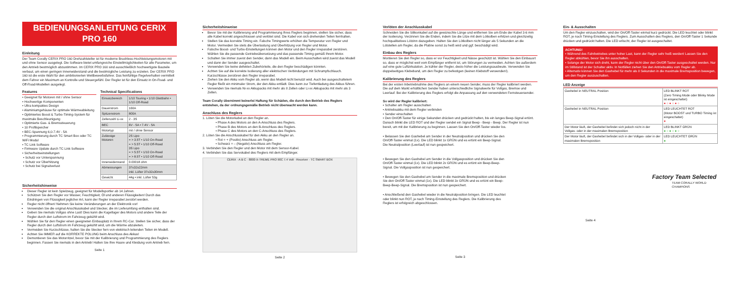BEDIENUNGSANLEITUNG CERIX PRO 160
Einleitung
Der Team Corally CERIX PRO 160 Drehzahlsteller ist für moderne Brushless-Hochleistungsmotoren mit und ohne Sensor ausgelegt. Die Software bietet umfangreiche Einstellmöglichkeiten für alle Parameter, um den Antrieb bestmöglich abzustimmen. Im CERIX PRO 160 sind ausschließlich hochwertigste Bauteile verbaut, um einen geringen Innenwiderstand und die bestmögliche Leistung zu erzielen. Der CERIX PRO 160 ist die erste Wahl für den ambitionierten Wettbewerbsfahrer. Das feinfühlige Regelverhalten vermittelt dem Fahrer ein Maximum an Kontrolle und Steuergefühl. Der Regler ist für den Einsatz in On-Road- und Off-Road-Modellen ausgelegt.
Features
• Geeignet für Motoren mit / ohne Sensor
• Hochwertige Komponenten
• Ultra kompaktes Design
• Aluminiumgehäuse für optimale Wärmeableitung
• Optimiertes Boost & Turbo-Timing-System für maximale Beschleunigung
• Optimierte Gas- & Bremssteuerung
• 10 Profilspeicher
• BEC-Spannung 6,0-7.4V - 5A
• Programmierung durch TC Smart Box oder TC WiFi Modul
• TC Link Software
• Firmware Update durch TC Link Software
• Sicherheitseinstellungen
• Schutz vor Unterspannung
• Schutz vor Überhitzung
• Schutz bei Signalverlust
Technical Specifications
| Einsatzbereich | 1/10 Touring • 1/10 Glattbahn • 1/10 Off-Road |
| Dauerstrom | 160A |
| Spitzenstrom | 800A |
| Zellenzahl Li-xx | 2 - 3S |
| BEC | 6V - 5A • 7.4V - 5A |
| Motortyp | mit / ohne Sensor |
| Zulässige Motoren | 2S Lipo = > 3.5T • 1/10 On-Road = > 5.5T • 1/10 Off-Road 3S Lipo = > 5.5T • 1/10 On-Road = > 8.5T • 1/10 Off-Road |
| Innenwiderstand | 0.00018 ohm |
| Abmessungen | 37x32x22mm inkl. Lüfter 37x32x30mm |
| Gewicht | 44g • inkl. Lüfter 53g |
Sicherheitshinweise
Dieser Regler ist kein Spielzeug, geeignet für Modellsportler ab 14 Jahren.
Schützen Sie den Regler vor Wasser, Feuchtigkeit, Öl und anderen Flüssigkeiten! Durch das Eindringen von Flüssigkeit jeglicher Art, kann der Regler irreparabel zerstört werden.
Regler nicht öffnen! Nehmen Sie keine Veränderungen an der Elektronik vor!
Verwenden Sie die original Anschlusskabel und Stecker, die im Lieferumfang enthalten sind.
Geben Sie niemals Vollgas ohne Last! Dies kann die Kugellager des Motors und andere Teile der Regler durch den Luftstrom im Fahrzeug gekühlt wird.
Wählen Sie für den Regler einen geeigneten Einbauplatz in Ihrem RC-Car. Stellen Sie sicher, dass der Regler durch den Luftstrom im Fahrzeug gekühlt wird, um die Wärme abzuleiten.
Vermeiden Sie Kurzschlüsse, halten Sie die Stecker fern von elektrisch leitenden Teilen im Modell.
Achten Sie IMMER auf die KORREKTE POLUNG beim Anschluss des Akkus!
Demontieren Sie das Motorritzel, bevor Sie mit der Kalibrierung und Programmierung des Reglers beginnen. Fassen Sie niemals in den Antrieb! Halten Sie Ihre Haare und Kleidung vom Antrieb fern.
Seite 1
Sicherheitshinweise
Bevor Sie mit der Kalibrierung und Programmierung Ihres Reglers beginnen, stellen Sie sicher, dass alle Kabel korrekt angeschlossen und verlötet sind. Die Kabel von sich drehenden Teilen fernhalten.
Stellen Sie das korrekte Timing ein. Falsche Timingwerte erhöhen die Temperatur von Regler und Motor. Vermeiden Sie stets die Überlastung und Überhitzung von Regler und Motor.
Falsche Boost- und Turbo-Einstellungen können den Motor und den Regler irreparabel zerstören. Wählen Sie die passende Getriebeübersetzung und das passende Timing gemäß Ihrem Motor.
Schalten Sie immer zuerst den Sender, dann das Modell ein. Beim Ausschalten wird zuerst das Modell und dann der Sender ausgeschaltet.
Verwenden Sie keine defekten Zubehörteile, die den Regler beschädigen könnten.
Achten Sie auf die korrekte Isolierung aller elektrischen Verbindungen mit Schrumpfschlauch. Kurzschlüsse zerstören den Regler irreparabel.
Ziehen Sie den Akku vom Regler ab, wenn das Modell nicht benutzt wird. Auch bei ausgeschaltetem Regler fließt ein minimaler Strom, der den Akku entlädt. Dies kann zur Tiefentladung des Akkus führen.
Verwenden Sie niemals Ni-xx Akkupacks mit mehr als 8 Zellen oder Li-xx Akkupacks mit mehr als 3 Zellen.
Team Corally übernimmt keinerlei Haftung für Schäden, die durch den Betrieb des Reglers entstehen, da der ordnungsgemäße Betrieb nicht überwacht werden kann.
Anschluss des Reglers
1. Löten Sie die Motorkabel an den Regler an.
    • Phase A des Motors an den A-Anschluss des Reglers.
    • Phase B des Motors an den B-Anschluss des Reglers.
    • Phase C des Motors an den C-Anschluss des Reglers.
2. Löten Sie die Anschlusskabel für den Akku an den Regler an.
    • Rot = + (Positiv) Anschluss am Regler.
    • Schwarz = – (Negativ) Anschluss am Regler.
3. Verbinden Sie den Regler und den Motor mit dem Sensor-Kabel.
4. Verbinden Sie das Servokabel des Reglers mit dem Empfänger.
CERIX · A B C · 8000 X-TREME PRO 90C 7.4 Volt · Receiver · TC SMART BOX
Seite 2
Verlöten der Anschlusskabel
Schneiden Sie die Silikonkabel auf die gewünschte Länge und entfernen Sie am Ende der Kabel 3-6 mm der Isolierung. Verzinnen Sie die Enden, indem Sie die Litze mit dem Lötkolben erhitzen und gleichzeitig hochqualitatives Lötzinn dazugeben. Halten Sie den Lötkolben nicht länger als 5 Sekunden an die Lötstellen am Regler, da die Platine sonst zu heiß wird und ggf. beschädigt wird.
Einbau des Reglers
Montieren Sie den Regler so, dass er vor Feuchtigkeit und Nässe geschützt ist. Wählen Sie den Einbauort so, dass er möglichst weit vom Empfänger entfernt ist, um Störungen zu vermeiden. Achten Sie außerdem auf eine gute Luftzirkulation. Je kühler der Regler, desto höher die Leistungsausbeute. Verwenden Sie doppelseitiges Klebeband, um den Regler zu befestigen (keinen Klebstoff verwenden!).
Kalibrierung des Reglers
Bei der ersten Inbetriebnahme des Reglers an einem neuen Sender, muss der Regler kalibriert werden. Die auf dem Markt erhältlichen Sender haben unterschiedliche Signalwerte für Vollgas, Bremse und Leerlauf. Bei der Kalibrierung des Reglers erfolgt die Anpassung auf den verwendeten Fernsteuersender.
So wird der Regler kalibriert:
• Schalter am Regler ausschalten
• Antriebsakku mit dem Regler verbinden
• Sender einschalten
• Den On/Off-Taster für einige Sekunden drücken und gedrückt halten, bis ein langes Beep-Signal ertönt. Danach blinkt die LED ROT und der Regler sendet ein Signal Beep - Beep - Beep. Der Regler ist nun bereit, um mit der Kalibrierung zu beginnen. Lassen Sie den On/Off-Taster wieder los.
• Belassen Sie den Gashebel am Sender in der Neutralposition und drücken Sie den On/Off-Taster einmal (1x). Die LED blinkt 1x GRÜN und es ertönt ein Beep-Signal. Die Neutralposition (Leerlauf) ist nun gespeichert.
• Bewegen Sie den Gashebel am Sender in die Vollgasposition und drücken Sie den On/Off-Taster einmal (1x). Die LED blinkt 2x GRÜN und es ertönt ein Beep-Beep-Signal. Die Vollgasposition ist nun gespeichert.
• Bewegen Sie den Gashebel am Sender in die maximale Bremsposition und drücken Sie den On/Off-Taster einmal (1x). Die LED blinkt 3x GRÜN und es ertönt ein Beep-Beep-Beep-Signal. Die Bremsposition ist nun gespeichert.
• Anschließend den Gashebel wieder in die Neutralposition bringen. Die LED leuchtet oder blinkt nun ROT, je nach Timing-Einstellung des Reglers. Die Kalibrierung des Reglers ist erfolgreich abgeschlossen.
Seite 3
Ein- & Ausschalten
Um den Regler einzuschalten, wird der On/Off-Taster einmal kurz gedrückt. Die LED leuchtet oder blinkt ROT, je nach Timing-Einstellung des Reglers. Zum Ausschalten des Reglers, den On/Off-Taster 1 Sekunde drücken und gedrückt halten. Die LED erlischt, der Regler ist ausgeschaltet.
ACHTUNG!
• Während des Fahrbetriebes unter hoher Last, kann der Regler sehr heiß werden! Lassen Sie den Regler abkühlen, bevor Sie ihn ausschalten.
• Solange der Motor sich dreht, kann der Regler nicht über den On/Off-Taster ausgeschaltet werden. Nur im Stillstand ist der Schalter aktiv. In Notfällen ziehen Sie den Antriebsakku vom Regler ab.
• Alternativ können Sie den Gashebel für mehr als 8 Sekunden in die maximale Bremsposition bewegen, um den Regler auszuschalten.
LED Anzeige
| Gashebel in NEUTRAL Position | LED BLINKT ROT (Zero Timing Mode oder Blinky Mode ist eingeschaltet) ● ○ ● ○ ● ○ |
| Gashebel in NEUTRAL Position | LED LEUCHTET ROT (Motor BOOST und TURBO Timing ist eingeschaltet) ● |
| Der Motor läuft, der Gashebel befindet sich jedoch nicht in der Vollgas- oder in der maximalen Bremsposition | LED BLINKT GRÜN ● ○ ● ○ ● ○ |
| Der Motor läuft, der Gashebel befindet sich in der Vollgas- oder in der maximalen Bremsposition | LED LEUCHTET GRÜN ● |
Factory Team Selected
TEAM CORALLY WORLD CHAMPIONS
Seite 4